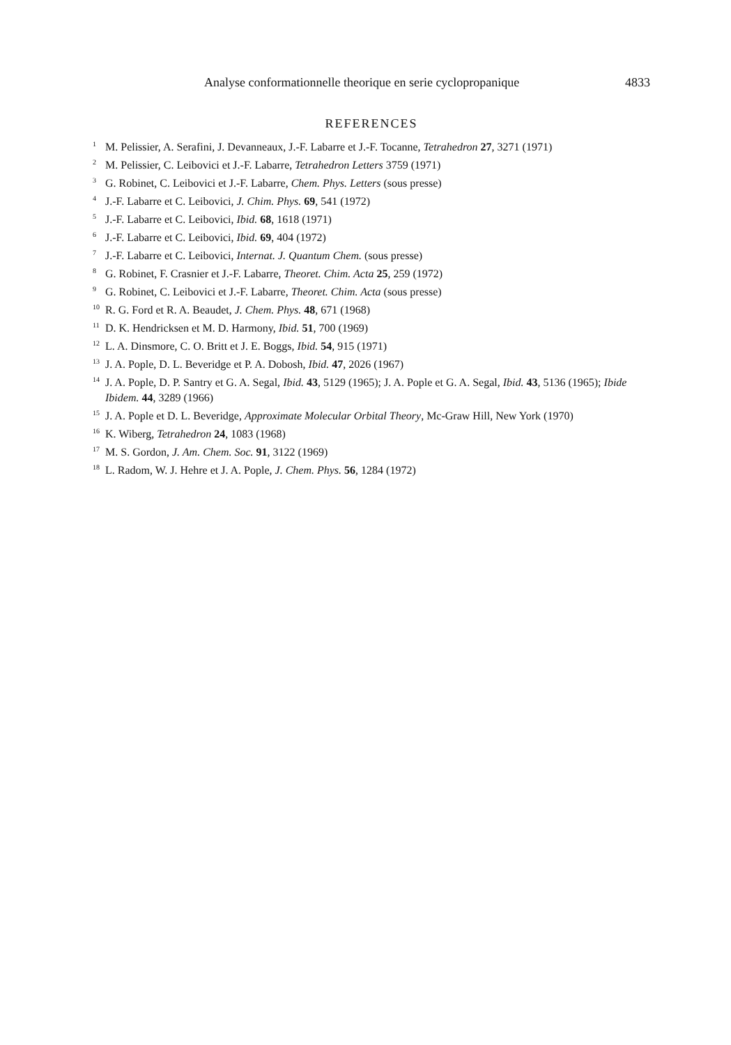Analyse conformationnelle theorique en serie cyclopropanique 4833
REFERENCES
<sup>1</sup> M. Pelissier, A. Serafini, J. Devanneaux, J.-F. Labarre et J.-F. Tocanne, Tetrahedron 27, 3271 (1971)
<sup>2</sup> M. Pelissier, C. Leibovici et J.-F. Labarre, Tetrahedron Letters 3759 (1971)
<sup>3</sup> G. Robinet, C. Leibovici et J.-F. Labarre, Chem. Phys. Letters (sous presse)
<sup>4</sup> J.-F. Labarre et C. Leibovici, J. Chim. Phys. 69, 541 (1972)
<sup>5</sup> J.-F. Labarre et C. Leibovici, Ibid. 68, 1618 (1971)
<sup>6</sup> J.-F. Labarre et C. Leibovici, Ibid. 69, 404 (1972)
<sup>7</sup> J.-F. Labarre et C. Leibovici, Internat. J. Quantum Chem. (sous presse)
<sup>8</sup> G. Robinet, F. Crasnier et J.-F. Labarre, Theoret. Chim. Acta 25, 259 (1972)
<sup>9</sup> G. Robinet, C. Leibovici et J.-F. Labarre, Theoret. Chim. Acta (sous presse)
<sup>10</sup> R. G. Ford et R. A. Beaudet, J. Chem. Phys. 48, 671 (1968)
<sup>11</sup> D. K. Hendricksen et M. D. Harmony, Ibid. 51, 700 (1969)
<sup>12</sup> L. A. Dinsmore, C. O. Britt et J. E. Boggs, Ibid. 54, 915 (1971)
<sup>13</sup> J. A. Pople, D. L. Beveridge et P. A. Dobosh, Ibid. 47, 2026 (1967)
<sup>14</sup> J. A. Pople, D. P. Santry et G. A. Segal, Ibid. 43, 5129 (1965); J. A. Pople et G. A. Segal, Ibid. 43, 5136 (1965); Ibide Ibidem. 44, 3289 (1966)
<sup>15</sup> J. A. Pople et D. L. Beveridge, Approximate Molecular Orbital Theory, Mc-Graw Hill, New York (1970)
<sup>16</sup> K. Wiberg, Tetrahedron 24, 1083 (1968)
<sup>17</sup> M. S. Gordon, J. Am. Chem. Soc. 91, 3122 (1969)
<sup>18</sup> L. Radom, W. J. Hehre et J. A. Pople, J. Chem. Phys. 56, 1284 (1972)